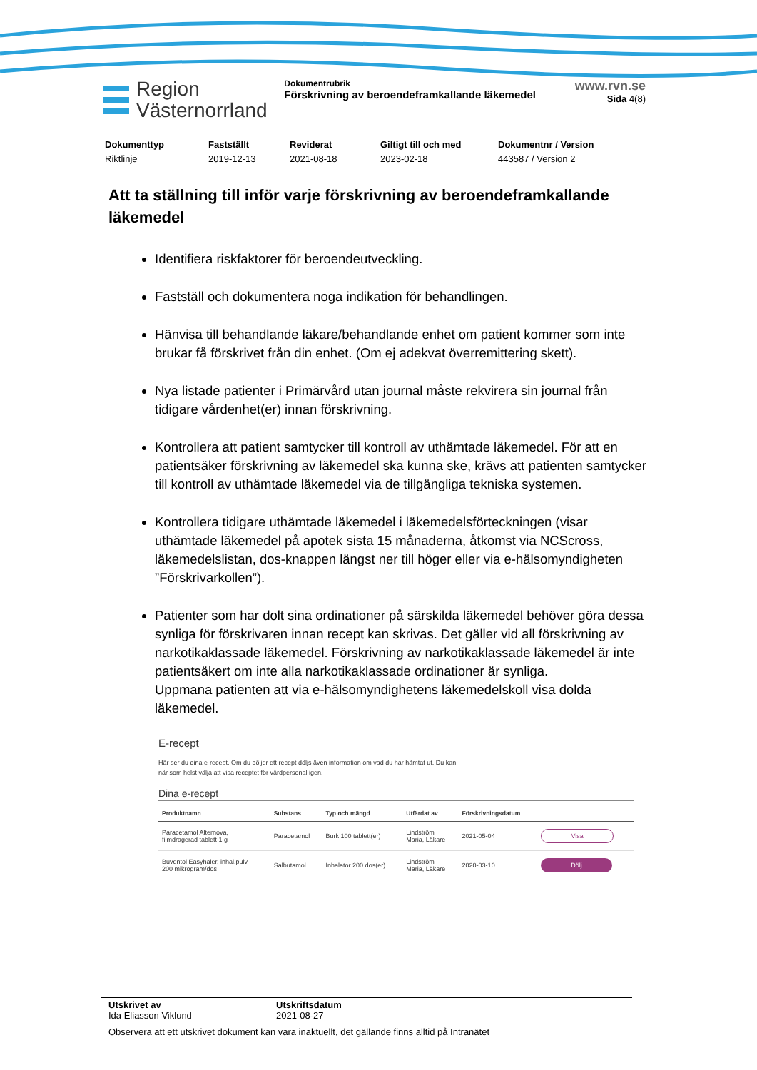Region
Västernorrland
Dokumentrubrik
Förskrivning av beroendeframkallande läkemedel
www.rvn.se
Sida 4(8)
Dokumenttyp
Riktlinje
Fastställt
2019-12-13
Reviderat
2021-08-18
Giltigt till och med
2023-02-18
Dokumentnr / Version
443587 / Version 2
Att ta ställning till inför varje förskrivning av beroendeframkallande läkemedel
Identifiera riskfaktorer för beroendeutveckling.
Fastställ och dokumentera noga indikation för behandlingen.
Hänvisa till behandlande läkare/behandlande enhet om patient kommer som inte brukar få förskrivet från din enhet. (Om ej adekvat överremittering skett).
Nya listade patienter i Primärvård utan journal måste rekvirera sin journal från tidigare vårdenhet(er) innan förskrivning.
Kontrollera att patient samtycker till kontroll av uthämtade läkemedel. För att en patientsäker förskrivning av läkemedel ska kunna ske, krävs att patienten samtycker till kontroll av uthämtade läkemedel via de tillgängliga tekniska systemen.
Kontrollera tidigare uthämtade läkemedel i läkemedelsförteckningen (visar uthämtade läkemedel på apotek sista 15 månaderna, åtkomst via NCScross, läkemedelslistan, dos-knappen längst ner till höger eller via e-hälsomyndigheten ”Förskrivarkollen”).
Patienter som har dolt sina ordinationer på särskilda läkemedel behöver göra dessa synliga för förskrivaren innan recept kan skrivas. Det gäller vid all förskrivning av narkotikaklassade läkemedel. Förskrivning av narkotikaklassade läkemedel är inte patientsäkert om inte alla narkotikaklassade ordinationer är synliga.
Uppmana patienten att via e-hälsomyndighetens läkemedelskoll visa dolda läkemedel.
E-recept
Här ser du dina e-recept. Om du döljer ett recept döljs även information om vad du har hämtat ut. Du kan
när som helst välja att visa receptet för vårdpersonal igen.
Dina e-recept
| Produktnamn | Substans | Typ och mängd | Utfärdat av | Förskrivningsdatum | |
| --- | --- | --- | --- | --- | --- |
| Paracetamol Alternova, filmdragerad tablett 1 g | Paracetamol | Burk 100 tablett(er) | Lindström Maria, Läkare | 2021-05-04 | Visa |
| Buventol Easyhaler, inhal.pulv 200 mikrogram/dos | Salbutamol | Inhalator 200 dos(er) | Lindström Maria, Läkare | 2020-03-10 | Dölj |
Utskrivet av
Ida Eliasson Viklund
Utskriftsdatum
2021-08-27
Observera att ett utskrivet dokument kan vara inaktuellt, det gällande finns alltid på Intranätet